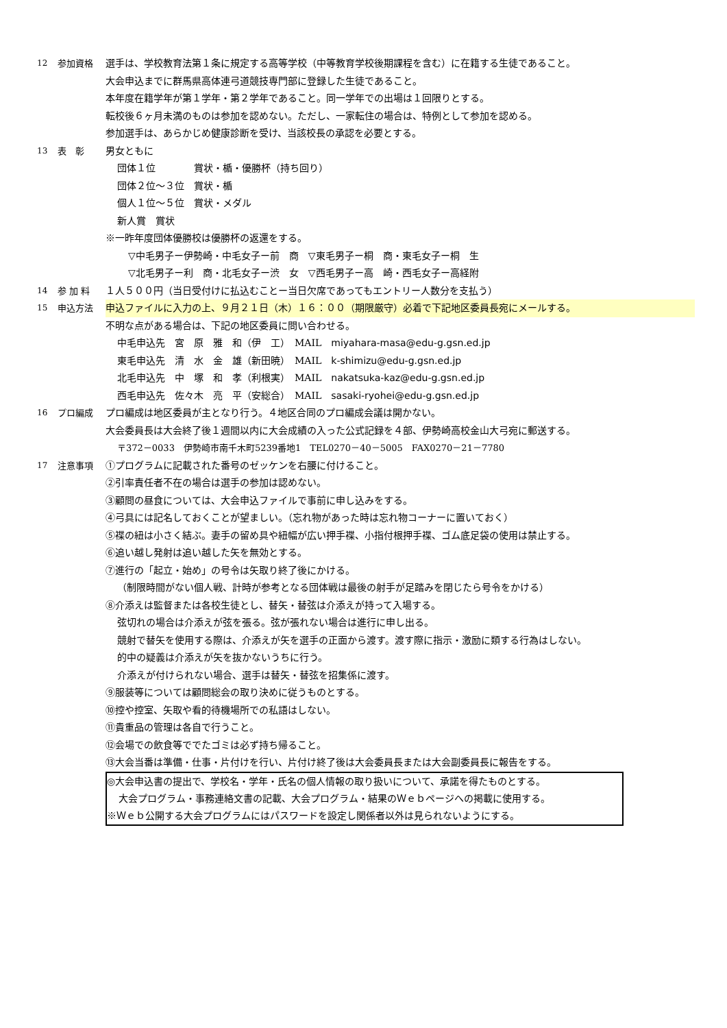12 参加資格 選手は、学校教育法第１条に規定する高等学校（中等教育学校後期課程を含む）に在籍する生徒であること。
大会申込までに群馬県高体連弓道競技専門部に登録した生徒であること。
本年度在籍学年が第１学年・第２学年であること。同一学年での出場は１回限りとする。
転校後６ヶ月未満のものは参加を認めない。ただし、一家転住の場合は、特例として参加を認める。
参加選手は、あらかじめ健康診断を受け、当該校長の承認を必要とする。
13 表　彰 男女ともに
団体１位　　　　賞状・楯・優勝杯（持ち回り）
団体２位～３位　賞状・楯
個人１位～５位　賞状・メダル
新人賞　賞状
※一昨年度団体優勝校は優勝杯の返還をする。
▽中毛男子ー伊勢崎・中毛女子ー前　商　▽東毛男子ー桐　商・東毛女子ー桐　生
▽北毛男子ー利　商・北毛女子ー渋　女　▽西毛男子ー高　崎・西毛女子ー高経附
14 参 加 料 １人５００円（当日受付けに払込むことー当日欠席であってもエントリー人数分を支払う）
15 申込方法 申込ファイルに入力の上、９月２１日（木）１６：００（期限厳守）必着で下記地区委員長宛にメールする。
不明な点がある場合は、下記の地区委員に問い合わせる。
中毛申込先　宮　原　雅　和（伊　工）　MAIL　miyahara-masa@edu-g.gsn.ed.jp
東毛申込先　清　水　金　雄（新田暁）　MAIL　k-shimizu@edu-g.gsn.ed.jp
北毛申込先　中　塚　和　孝（利根実）　MAIL　nakatsuka-kaz@edu-g.gsn.ed.jp
西毛申込先　佐々木　亮　平（安総合）　MAIL　sasaki-ryohei@edu-g.gsn.ed.jp
16 プロ編成 プロ編成は地区委員が主となり行う。４地区合同のプロ編成会議は開かない。
大会委員長は大会終了後１週間以内に大会成績の入った公式記録を４部、伊勢崎高校金山大弓宛に郵送する。
〒372－0033　伊勢崎市南千木町5239番地1　TEL0270－40－5005　FAX0270－21－7780
17 注意事項 ①プログラムに記載された番号のゼッケンを右腰に付けること。
②引率責任者不在の場合は選手の参加は認めない。
③顧問の昼食については、大会申込ファイルで事前に申し込みをする。
④弓具には記名しておくことが望ましい。（忘れ物があった時は忘れ物コーナーに置いておく）
⑤褋の紐は小さく結ぶ。妻手の留め具や紐幅が広い押手褋、小指付根押手褋、ゴム底足袋の使用は禁止する。
⑥追い越し発射は追い越した矢を無効とする。
⑦進行の「起立・始め」の号令は矢取り終了後にかける。
（制限時間がない個人戦、計時が参考となる団体戦は最後の射手が足踏みを閉じたら号令をかける）
⑧介添えは監督または各校生徒とし、替矢・替弦は介添えが持って入場する。
弦切れの場合は介添えが弦を張る。弦が張れない場合は進行に申し出る。
競射で替矢を使用する際は、介添えが矢を選手の正面から渡す。渡す際に指示・激励に類する行為はしない。
的中の疑義は介添えが矢を抜かないうちに行う。
介添えが付けられない場合、選手は替矢・替弦を招集係に渡す。
⑨服装等については顧問総会の取り決めに従うものとする。
⑩控や控室、矢取や看的待機場所での私語はしない。
⑪貴重品の管理は各自で行うこと。
⑫会場での飲食等ででたゴミは必ず持ち帰ること。
⑬大会当番は準備・仕事・片付けを行い、片付け終了後は大会委員長または大会副委員長に報告をする。
◎大会申込書の提出で、学校名・学年・氏名の個人情報の取り扱いについて、承諾を得たものとする。
大会プログラム・事務連絡文書の記載、大会プログラム・結果のＷｅｂページへの掲載に使用する。
※Ｗｅｂ公開する大会プログラムにはパスワードを設定し関係者以外は見られないようにする。